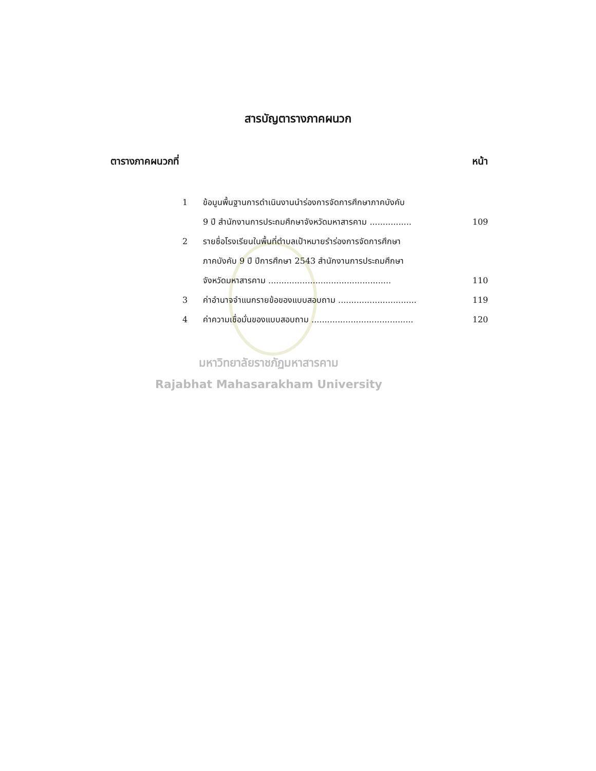สารบัญตารางภาคผนวก
ตารางภาคผนวกที่ หน้า
1 ข้อมูนพื้นฐานการดำเนินงานนำร่องการจัดการศึกษาภาคบังคับ
9 ปี สำนักงานการประถมศึกษาจังหวัดมหาสารคาม ................ 109
2 รายชื่อโรงเรียนในพื้นที่ตำบลเป้าหมายรำร่องการจัดการศึกษา
ภาคบังคับ 9 ปี ปีการศึกษา 2543 สำนักงานการประถมศึกษา
จังหวัดมหาสารคาม ............................................... 110
3 ค่าอำนาจจำแนกรายข้อของแบบสอบถาม .............................. 119
4 ค่าความเชื่อมั่นของแบบสอบถาม ....................................... 120
มหาวิทยาลัยราชภัฏมหาสารคาม
Rajabhat Mahasarakham University